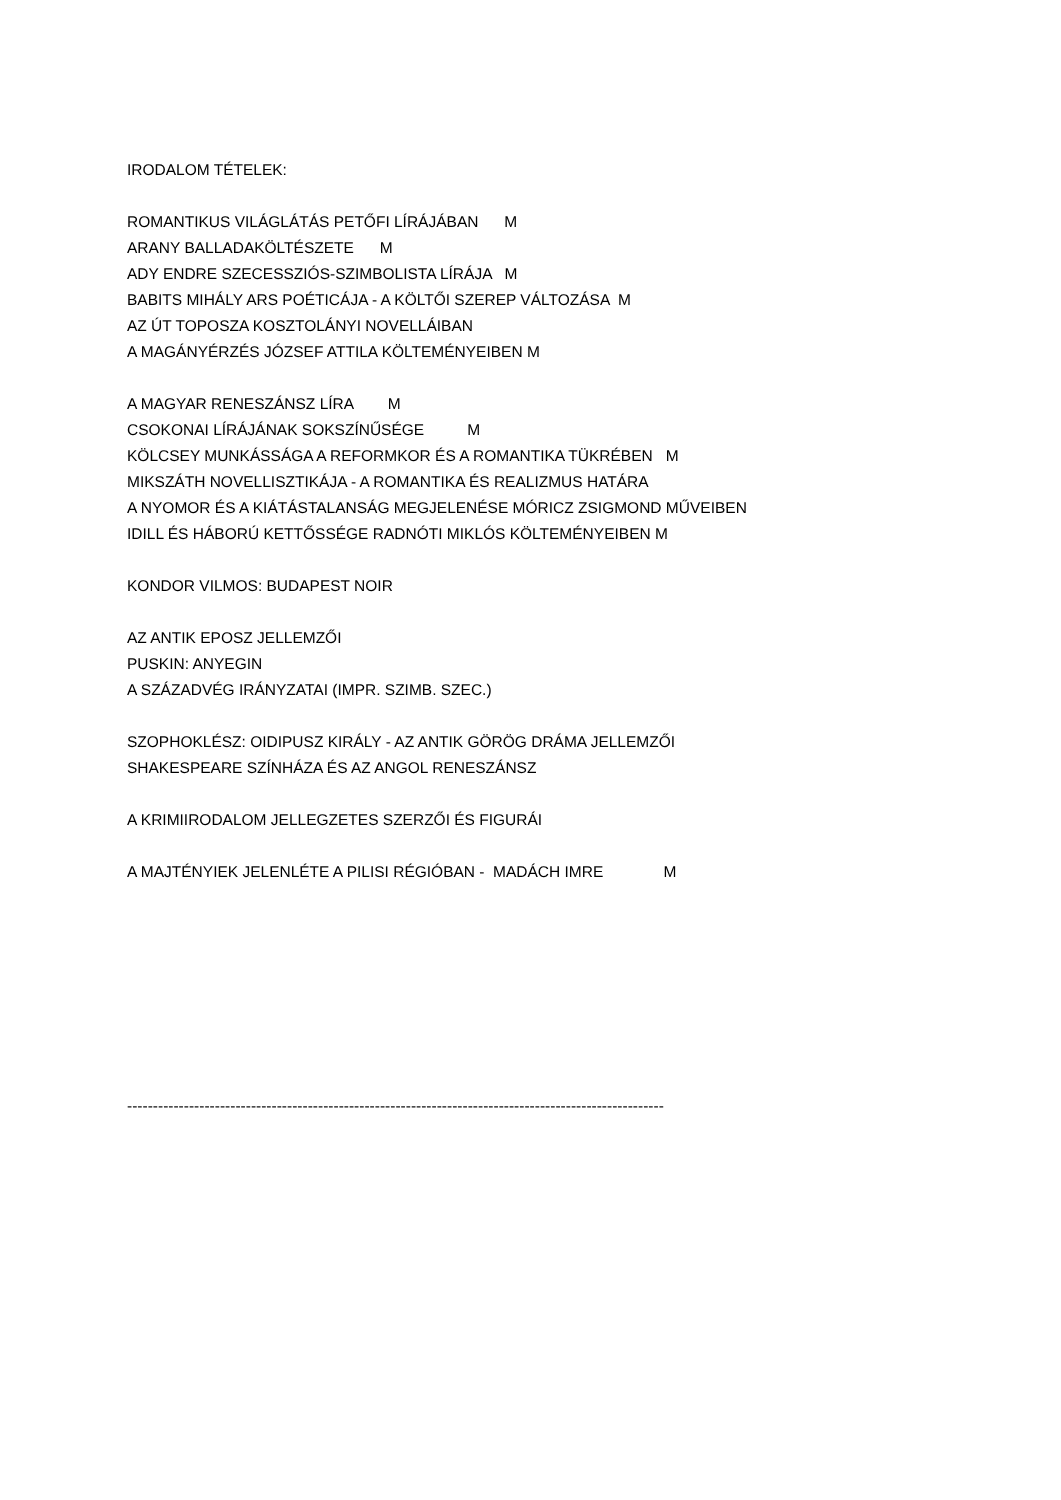IRODALOM TÉTELEK:
ROMANTIKUS VILÁGLÁTÁS PETŐFI LÍRÁJÁBAN M
ARANY BALLADAKÖLTÉSZETE M
ADY ENDRE SZECESSZIÓS-SZIMBOLISTA LÍRÁJA M
BABITS MIHÁLY ARS POÉTICÁJA - A KÖLTŐI SZEREP VÁLTOZÁSA M
AZ ÚT TOPOSZA KOSZTOLÁNYI NOVELLÁIBAN
A MAGÁNYÉRZÉS JÓZSEF ATTILA KÖLTEMÉNYEIBEN M
A MAGYAR RENESZÁNSZ LÍRA M
CSOKONAI LÍRÁJÁNAK SOKSZÍNŰSÉGE M
KÖLCSEY MUNKÁSSÁGA A REFORMKOR ÉS A ROMANTIKA TÜKRÉBEN M
MIKSZÁTH NOVELLISZTIKÁJA - A ROMANTIKA ÉS REALIZMUS HATÁRA
A NYOMOR ÉS A KIÁTÁSTALANSÁG MEGJELENÉSE MÓRICZ ZSIGMOND MŰVEIBEN
IDILL ÉS HÁBORÚ KETTŐSSÉGE RADNÓTI MIKLÓS KÖLTEMÉNYEIBEN M
KONDOR VILMOS: BUDAPEST NOIR
AZ ANTIK EPOSZ JELLEMZŐI
PUSKIN: ANYEGIN
A SZÁZADVÉG IRÁNYZATAI (IMPR. SZIMB. SZEC.)
SZOPHOKLÉSZ: OIDIPUSZ KIRÁLY - AZ ANTIK GÖRÖG DRÁMA JELLEMZŐI
SHAKESPEARE SZÍNHÁZA ÉS AZ ANGOL RENESZÁNSZ
A KRIMIIRODALOM JELLEGZETES SZERZŐI ÉS FIGURÁI
A MAJTÉNYIEK JELENLÉTE A PILISI RÉGIÓBAN - MADÁCH IMRE M
--------------------------------------------------------------------------------------------------------